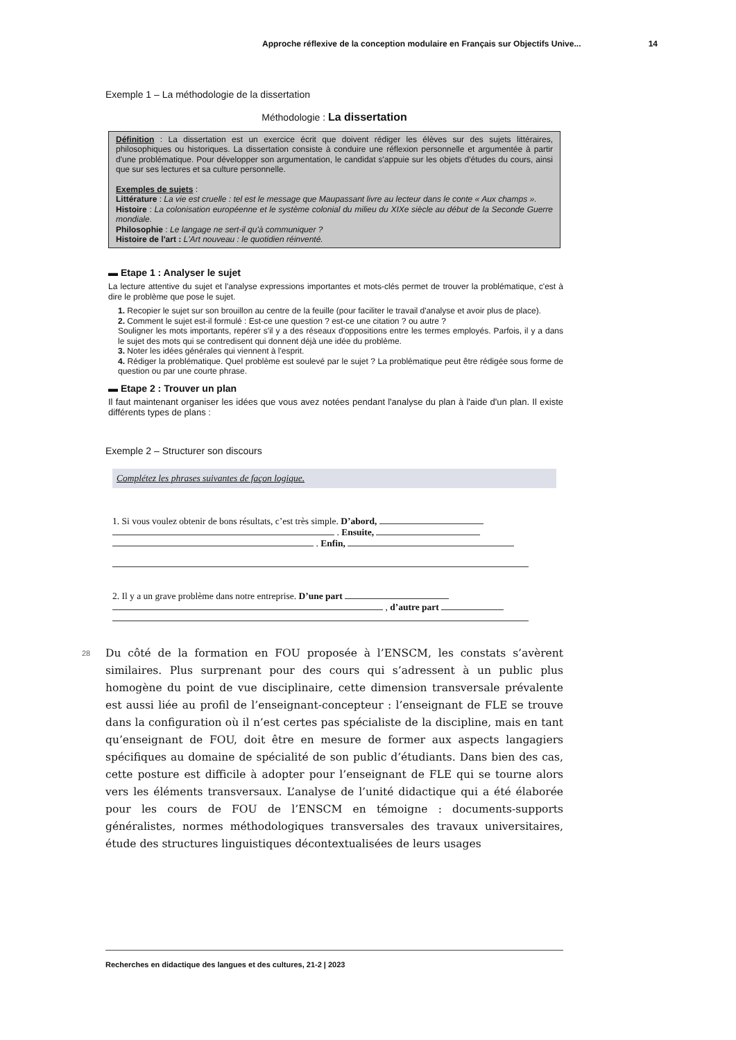Approche réflexive de la conception modulaire en Français sur Objectifs Unive... 14
Exemple 1 – La méthodologie de la dissertation
Méthodologie : La dissertation
Définition : La dissertation est un exercice écrit que doivent rédiger les élèves sur des sujets littéraires, philosophiques ou historiques. La dissertation consiste à conduire une réflexion personnelle et argumentée à partir d'une problématique. Pour développer son argumentation, le candidat s'appuie sur les objets d'études du cours, ainsi que sur ses lectures et sa culture personnelle.
Exemples de sujets :
Littérature : La vie est cruelle : tel est le message que Maupassant livre au lecteur dans le conte « Aux champs ».
Histoire : La colonisation européenne et le système colonial du milieu du XIXe siècle au début de la Seconde Guerre mondiale.
Philosophie : Le langage ne sert-il qu'à communiquer ?
Histoire de l'art : L'Art nouveau : le quotidien réinventé.
▬ Etape 1 : Analyser le sujet
La lecture attentive du sujet et l'analyse expressions importantes et mots-clés permet de trouver la problématique, c'est à dire le problème que pose le sujet.
1. Recopier le sujet sur son brouillon au centre de la feuille (pour faciliter le travail d'analyse et avoir plus de place).
2. Comment le sujet est-il formulé : Est-ce une question ? est-ce une citation ? ou autre ?
Souligner les mots importants, repérer s'il y a des réseaux d'oppositions entre les termes employés. Parfois, il y a dans le sujet des mots qui se contredisent qui donnent déjà une idée du problème.
3. Noter les idées générales qui viennent à l'esprit.
4. Rédiger la problématique. Quel problème est soulevé par le sujet ? La problématique peut être rédigée sous forme de question ou par une courte phrase.
▬ Etape 2 : Trouver un plan
Il faut maintenant organiser les idées que vous avez notées pendant l'analyse du plan à l'aide d'un plan. Il existe différents types de plans :
Exemple 2 – Structurer son discours
Complétez les phrases suivantes de façon logique.
1. Si vous voulez obtenir de bons résultats, c’est très simple. D’abord,
. Ensuite,
. Enfin,
2. Il y a un grave problème dans notre entreprise. D’une part
, d’autre part
28 Du côté de la formation en FOU proposée à l’ENSCM, les constats s’avèrent similaires. Plus surprenant pour des cours qui s’adressent à un public plus homogène du point de vue disciplinaire, cette dimension transversale prévalente est aussi liée au profil de l’enseignant-concepteur : l’enseignant de FLE se trouve dans la configuration où il n’est certes pas spécialiste de la discipline, mais en tant qu’enseignant de FOU, doit être en mesure de former aux aspects langagiers spécifiques au domaine de spécialité de son public d’étudiants. Dans bien des cas, cette posture est difficile à adopter pour l’enseignant de FLE qui se tourne alors vers les éléments transversaux. L’analyse de l’unité didactique qui a été élaborée pour les cours de FOU de l’ENSCM en témoigne : documents-supports généralistes, normes méthodologiques transversales des travaux universitaires, étude des structures linguistiques décontextualisées de leurs usages
Recherches en didactique des langues et des cultures, 21-2 | 2023